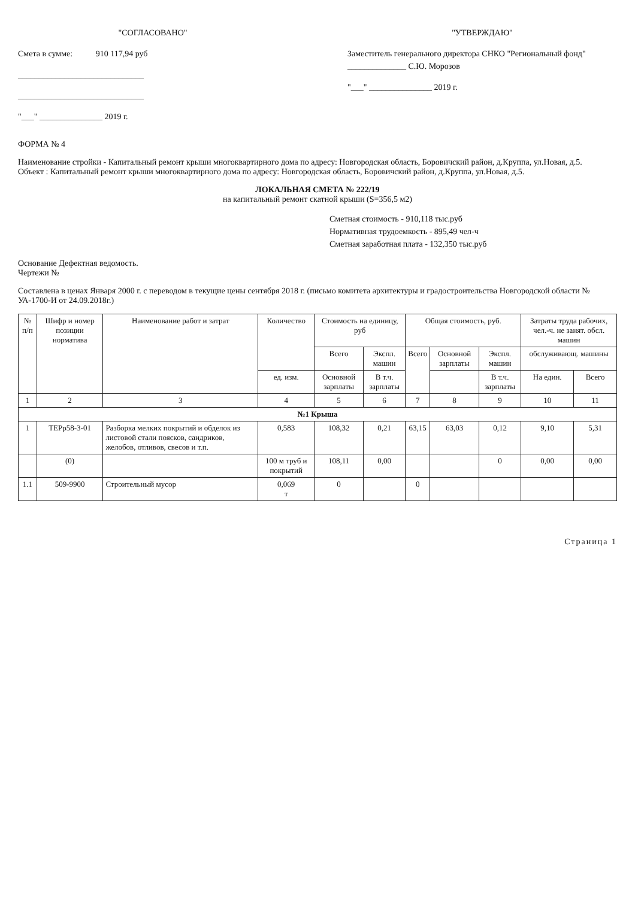"СОГЛАСОВАНО"
Смета в сумме: 910 117,94 руб
______________________________
______________________________
"___" _______________ 2019 г.
"УТВЕРЖДАЮ"
Заместитель генерального директора СНКО "Региональный фонд" ______________ С.Ю. Морозов
"___" _______________ 2019 г.
ФОРМА № 4
Наименование стройки - Капитальный ремонт крыши многоквартирного дома по адресу: Новгородская область, Боровичский район, д.Круппа, ул.Новая, д.5.
Объект : Капитальный ремонт крыши многоквартирного дома по адресу: Новгородская область, Боровичский район, д.Круппа, ул.Новая, д.5.
ЛОКАЛЬНАЯ СМЕТА № 222/19
на капитальный ремонт скатной крыши (S=356,5 м2)
Сметная стоимость - 910,118 тыс.руб
Нормативная трудоемкость - 895,49 чел-ч
Сметная заработная плата - 132,350 тыс.руб
Основание Дефектная ведомость.
Чертежи №
Составлена в ценах Января 2000 г. с переводом в текущие цены сентября 2018 г. (письмо комитета архитектуры и градостроительства Новгородской области № УА-1700-И от 24.09.2018г.)
| № п/п | Шифр и номер позиции норматива | Наименование работ и затрат | Количество | Стоимость на единицу, руб | | Общая стоимость, руб. | | | Затраты труда рабочих, чел.-ч. не занят. обсл. машин | |
| --- | --- | --- | --- | --- | --- | --- | --- | --- | --- | --- |
| | | | | Всего | Экспл. машин | Всего | Основной зарплаты | Экспл. машин | обслуживающ. машины | |
| | | | ед. изм. | Основной зарплаты | В т.ч. зарплаты | | | В т.ч. зарплаты | На един. | Всего |
| 1 | 2 | 3 | 4 | 5 | 6 | 7 | 8 | 9 | 10 | 11 |
| №1 Крыша | | | | | | | | | | |
| 1 | ТЕРр58-3-01 | Разборка мелких покрытий и обделок из листовой стали поясков, сандриков, желобов, отливов, свесов и т.п. | 0,583 | 108,32 | 0,21 | 63,15 | 63,03 | 0,12 | 9,10 | 5,31 |
| | (0) | | 100 м труб и покрытий | 108,11 | 0,00 | | | 0 | 0,00 | 0,00 |
| 1.1 | 509-9900 | Строительный мусор | 0,069 т | 0 | | 0 | | | | |
Страница 1